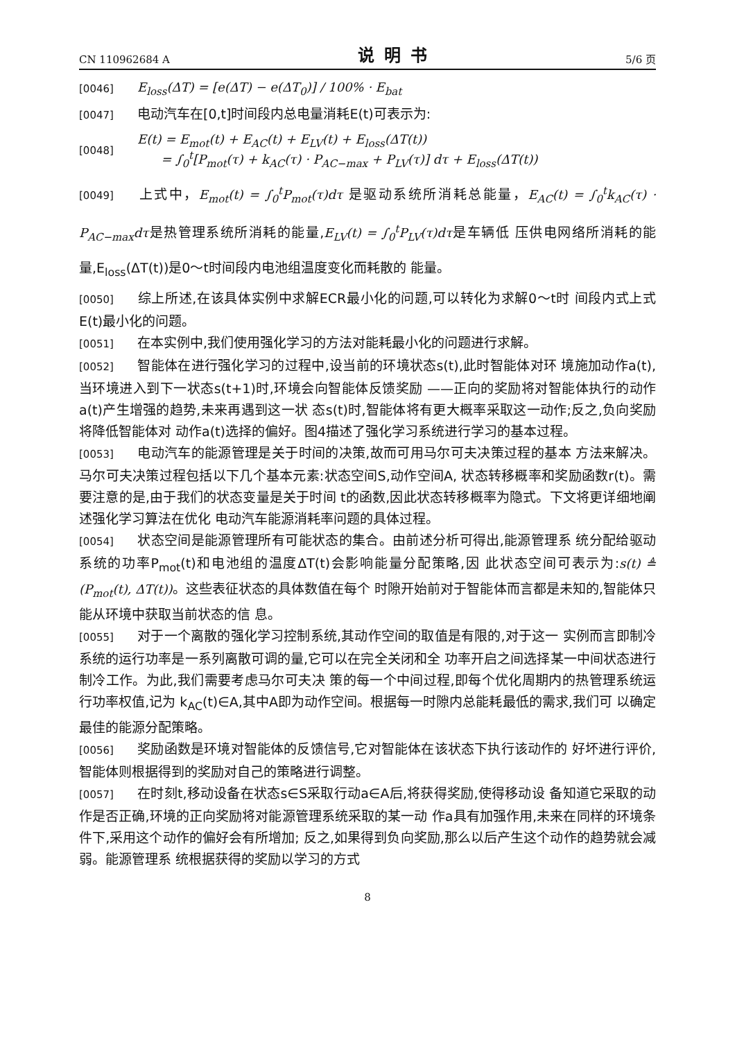CN 110962684 A 说明书 5/6 页
[0046] E<sub>loss</sub>(ΔT) = [e(ΔT) − e(ΔT<sub>0</sub>)] / 100% · E<sub>bat</sub>
[0047] 电动汽车在[0,t]时间段内总电量消耗E(t)可表示为:
[0048]
E(t) = E<sub>mot</sub>(t) + E<sub>AC</sub>(t) + E<sub>LV</sub>(t) + E<sub>loss</sub>(ΔT(t))
= ∫<sub>0</sub><sup>t</sup>[P<sub>mot</sub>(τ) + k<sub>AC</sub>(τ) · P<sub>AC−max</sub> + P<sub>LV</sub>(τ)] dτ + E<sub>loss</sub>(ΔT(t))
[0049] 上式中，E<sub>mot</sub>(t) = ∫<sub>0</sub><sup>t</sup>P<sub>mot</sub>(τ)dτ 是驱动系统所消耗总能量，E<sub>AC</sub>(t) = ∫<sub>0</sub><sup>t</sup>k<sub>AC</sub>(τ) · P<sub>AC−max</sub>dτ是热管理系统所消耗的能量,E<sub>LV</sub>(t) = ∫<sub>0</sub><sup>t</sup>P<sub>LV</sub>(τ)dτ是车辆低 压供电网络所消耗的能量,E<sub>loss</sub>(ΔT(t))是0～t时间段内电池组温度变化而耗散的 能量。
[0050] 综上所述,在该具体实例中求解ECR最小化的问题,可以转化为求解0～t时 间段内式上式E(t)最小化的问题。
[0051] 在本实例中,我们使用强化学习的方法对能耗最小化的问题进行求解。
[0052] 智能体在进行强化学习的过程中,设当前的环境状态s(t),此时智能体对环 境施加动作a(t),当环境进入到下一状态s(t+1)时,环境会向智能体反馈奖励 ——正向的奖励将对智能体执行的动作a(t)产生增强的趋势,未来再遇到这一状 态s(t)时,智能体将有更大概率采取这一动作;反之,负向奖励将降低智能体对 动作a(t)选择的偏好。图4描述了强化学习系统进行学习的基本过程。
[0053] 电动汽车的能源管理是关于时间的决策,故而可用马尔可夫决策过程的基本 方法来解决。马尔可夫决策过程包括以下几个基本元素:状态空间S,动作空间A, 状态转移概率和奖励函数r(t)。需要注意的是,由于我们的状态变量是关于时间 t的函数,因此状态转移概率为隐式。下文将更详细地阐述强化学习算法在优化 电动汽车能源消耗率问题的具体过程。
[0054] 状态空间是能源管理所有可能状态的集合。由前述分析可得出,能源管理系 统分配给驱动系统的功率P<sub>mot</sub>(t)和电池组的温度ΔT(t)会影响能量分配策略,因 此状态空间可表示为:s(t) ≜ (P<sub>mot</sub>(t), ΔT(t))。这些表征状态的具体数值在每个 时隙开始前对于智能体而言都是未知的,智能体只能从环境中获取当前状态的信 息。
[0055] 对于一个离散的强化学习控制系统,其动作空间的取值是有限的,对于这一 实例而言即制冷系统的运行功率是一系列离散可调的量,它可以在完全关闭和全 功率开启之间选择某一中间状态进行制冷工作。为此,我们需要考虑马尔可夫决 策的每一个中间过程,即每个优化周期内的热管理系统运行功率权值,记为 k<sub>AC</sub>(t)∈A,其中A即为动作空间。根据每一时隙内总能耗最低的需求,我们可 以确定最佳的能源分配策略。
[0056] 奖励函数是环境对智能体的反馈信号,它对智能体在该状态下执行该动作的 好坏进行评价,智能体则根据得到的奖励对自己的策略进行调整。
[0057] 在时刻t,移动设备在状态s∈S采取行动a∈A后,将获得奖励,使得移动设 备知道它采取的动作是否正确,环境的正向奖励将对能源管理系统采取的某一动 作a具有加强作用,未来在同样的环境条件下,采用这个动作的偏好会有所增加; 反之,如果得到负向奖励,那么以后产生这个动作的趋势就会减弱。能源管理系 统根据获得的奖励以学习的方式
8